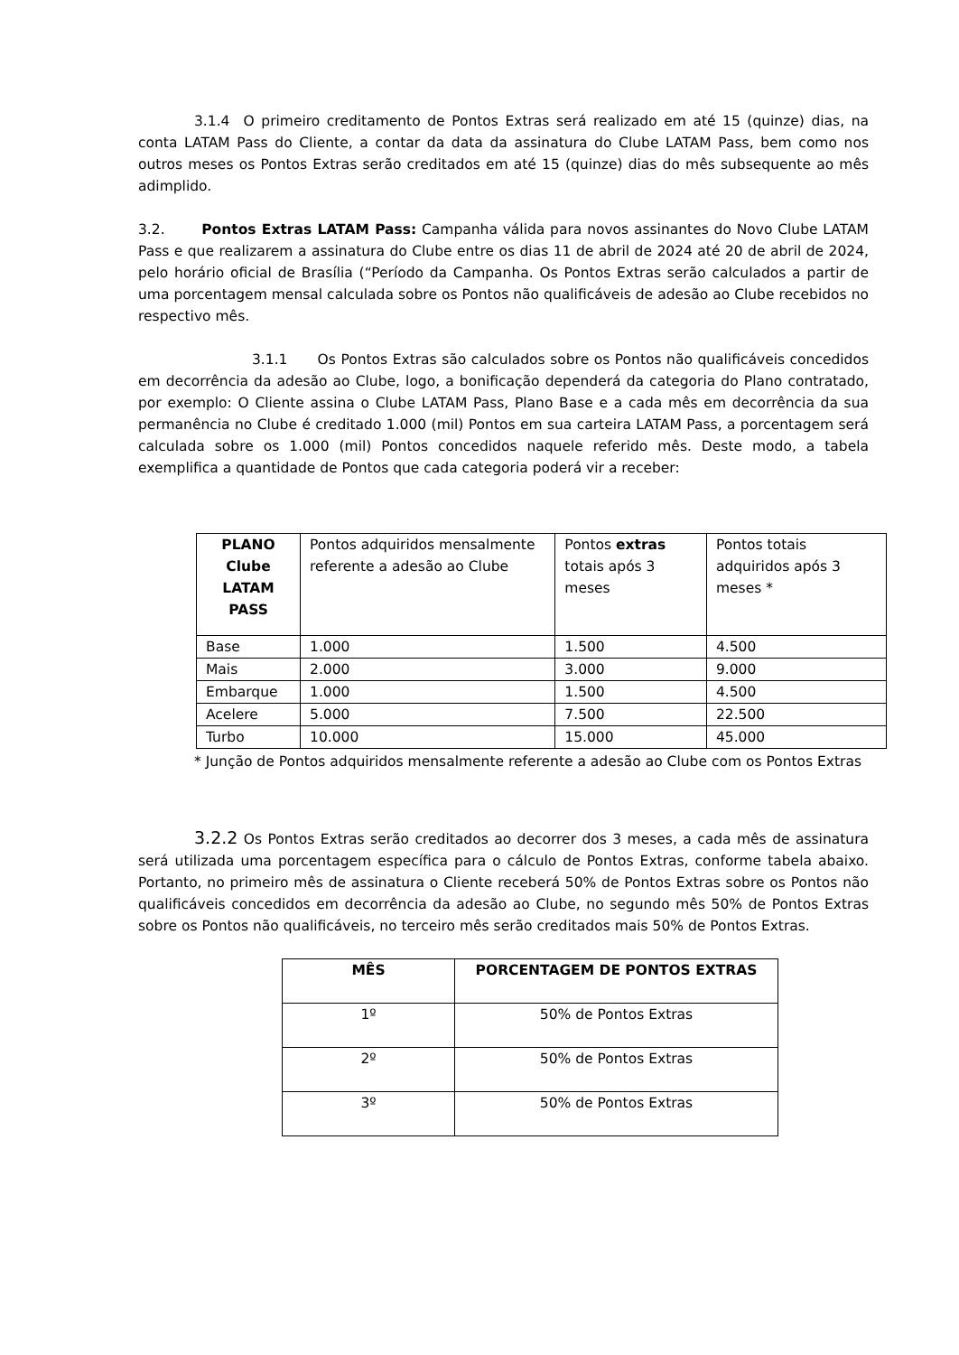3.1.4 O primeiro creditamento de Pontos Extras será realizado em até 15 (quinze) dias, na conta LATAM Pass do Cliente, a contar da data da assinatura do Clube LATAM Pass, bem como nos outros meses os Pontos Extras serão creditados em até 15 (quinze) dias do mês subsequente ao mês adimplido.
3.2. Pontos Extras LATAM Pass: Campanha válida para novos assinantes do Novo Clube LATAM Pass e que realizarem a assinatura do Clube entre os dias 11 de abril de 2024 até 20 de abril de 2024, pelo horário oficial de Brasília (“Período da Campanha. Os Pontos Extras serão calculados a partir de uma porcentagem mensal calculada sobre os Pontos não qualificáveis de adesão ao Clube recebidos no respectivo mês.
3.1.1 Os Pontos Extras são calculados sobre os Pontos não qualificáveis concedidos em decorrência da adesão ao Clube, logo, a bonificação dependerá da categoria do Plano contratado, por exemplo: O Cliente assina o Clube LATAM Pass, Plano Base e a cada mês em decorrência da sua permanência no Clube é creditado 1.000 (mil) Pontos em sua carteira LATAM Pass, a porcentagem será calculada sobre os 1.000 (mil) Pontos concedidos naquele referido mês. Deste modo, a tabela exemplifica a quantidade de Pontos que cada categoria poderá vir a receber:
| PLANO Clube LATAM PASS | Pontos adquiridos mensalmente referente a adesão ao Clube | Pontos extras totais após 3 meses | Pontos totais adquiridos após 3 meses * |
| --- | --- | --- | --- |
| Base | 1.000 | 1.500 | 4.500 |
| Mais | 2.000 | 3.000 | 9.000 |
| Embarque | 1.000 | 1.500 | 4.500 |
| Acelere | 5.000 | 7.500 | 22.500 |
| Turbo | 10.000 | 15.000 | 45.000 |
* Junção de Pontos adquiridos mensalmente referente a adesão ao Clube com os Pontos Extras
3.2.2 Os Pontos Extras serão creditados ao decorrer dos 3 meses, a cada mês de assinatura será utilizada uma porcentagem específica para o cálculo de Pontos Extras, conforme tabela abaixo. Portanto, no primeiro mês de assinatura o Cliente receberá 50% de Pontos Extras sobre os Pontos não qualificáveis concedidos em decorrência da adesão ao Clube, no segundo mês 50% de Pontos Extras sobre os Pontos não qualificáveis, no terceiro mês serão creditados mais 50% de Pontos Extras.
| MÊS | PORCENTAGEM DE PONTOS EXTRAS |
| --- | --- |
| 1º | 50% de Pontos Extras |
| 2º | 50% de Pontos Extras |
| 3º | 50% de Pontos Extras |